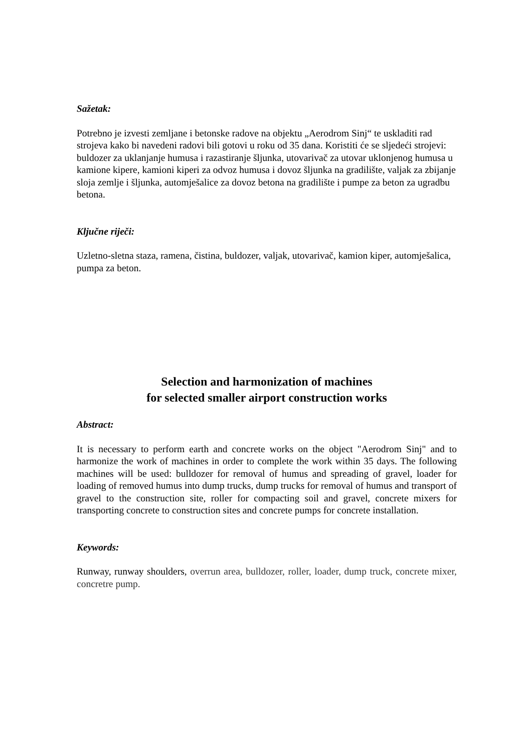Sažetak:
Potrebno je izvesti zemljane i betonske radove na objektu „Aerodrom Sinj“ te uskladiti rad strojeva kako bi navedeni radovi bili gotovi u roku od 35 dana. Koristiti će se sljedeći strojevi: buldozer za uklanjanje humusa i razastiranje šljunka, utovarivač za utovar uklonjenog humusa u kamione kipere, kamioni kiperi za odvoz humusa i dovoz šljunka na gradilište, valjak za zbijanje sloja zemlje i šljunka, automješalice za dovoz betona na gradilište i pumpe za beton za ugradbu betona.
Ključne riječi:
Uzletno-sletna staza, ramena, čistina, buldozer, valjak, utovarivač, kamion kiper, automješalica, pumpa za beton.
Selection and harmonization of machines
for selected smaller airport construction works
Abstract:
It is necessary to perform earth and concrete works on the object "Aerodrom Sinj" and to harmonize the work of machines in order to complete the work within 35 days. The following machines will be used: bulldozer for removal of humus and spreading of gravel, loader for loading of removed humus into dump trucks, dump trucks for removal of humus and transport of gravel to the construction site, roller for compacting soil and gravel, concrete mixers for transporting concrete to construction sites and concrete pumps for concrete installation.
Keywords:
Runway, runway shoulders, overrun area, bulldozer, roller, loader, dump truck, concrete mixer, concretre pump.